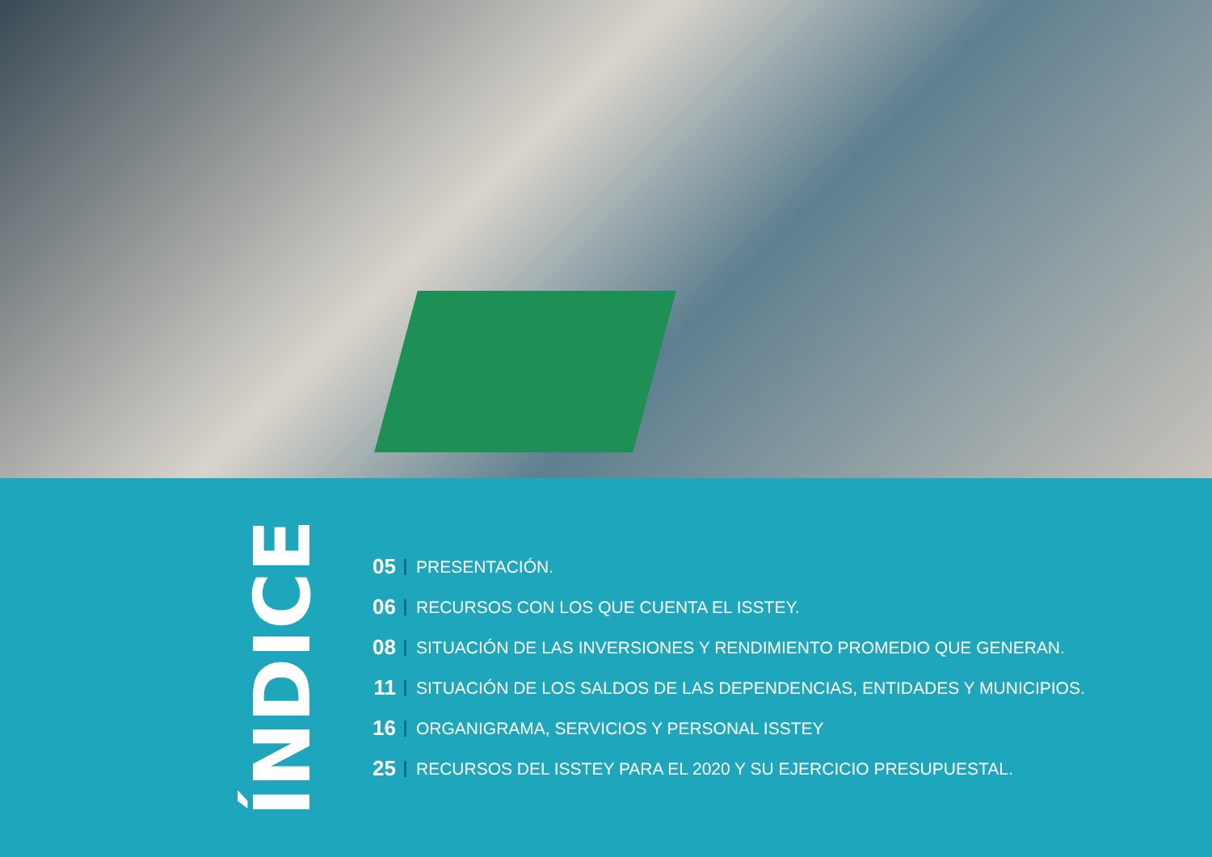ÍNDICE
05 PRESENTACIÓN.
06 RECURSOS CON LOS QUE CUENTA EL ISSTEY.
08 SITUACIÓN DE LAS INVERSIONES Y RENDIMIENTO PROMEDIO QUE GENERAN.
11 SITUACIÓN DE LOS SALDOS DE LAS DEPENDENCIAS, ENTIDADES Y MUNICIPIOS.
16 ORGANIGRAMA, SERVICIOS Y PERSONAL ISSTEY
25 RECURSOS DEL ISSTEY PARA EL 2020 Y SU EJERCICIO PRESUPUESTAL.